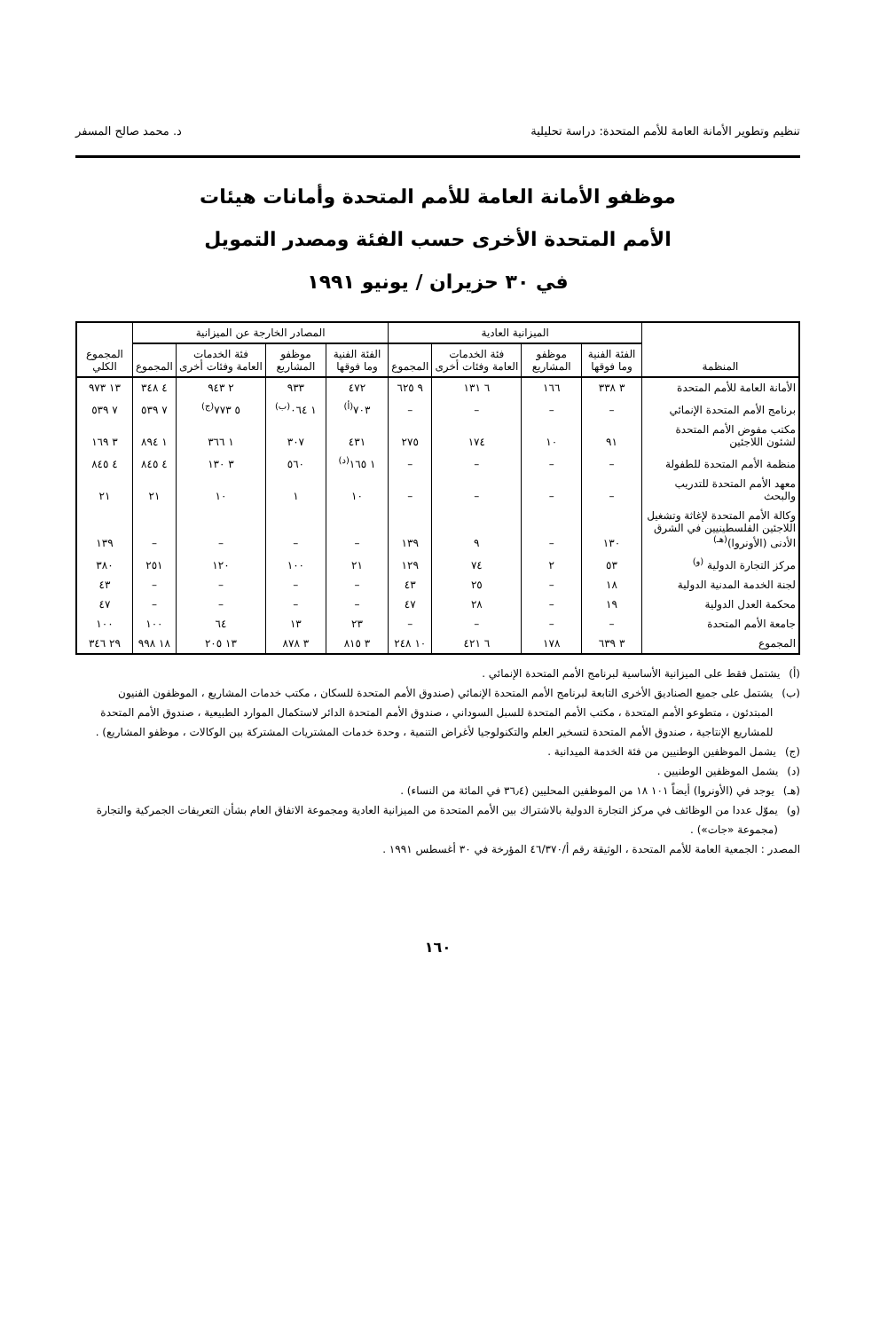تنظيم وتطوير الأمانة العامة للأمم المتحدة: دراسة تحليلية د. محمد صالح المسفر
موظفو الأمانة العامة للأمم المتحدة وأمانات هيئات
الأمم المتحدة الأخرى حسب الفئة ومصدر التمويل
في ٣٠ حزيران / يونيو ١٩٩١
| المنظمة | الميزانية العادية | | | | المصادر الخارجة عن الميزانية | | | | المجموع الكلي |
| --- | --- | --- | --- | --- | --- | --- | --- | --- | --- |
| | الفئة الفنية وما فوقها | موظفو المشاريع | فئة الخدمات العامة وفئات أخرى | المجموع | الفئة الفنية وما فوقها | موظفو المشاريع | فئة الخدمات العامة وفئات أخرى | المجموع | |
| الأمانة العامة للأمم المتحدة | ٣ ٣٣٨ | ١٦٦ | ٦ ١٣١ | ٩ ٦٢٥ | ٤٧٢ | ٩٣٣ | ٢ ٩٤٣ | ٤ ٣٤٨ | ١٣ ٩٧٣ |
| برنامج الأمم المتحدة الإنمائي | – | – | – | – | ٧٠٣<sup>(أ)</sup> | ١ ٠٦٤<sup>(ب)</sup> | ٥ ٧٧٣<sup>(ج)</sup> | ٧ ٥٣٩ | ٧ ٥٣٩ |
| مكتب مفوض الأمم المتحدة لشئون اللاجئين | ٩١ | ١٠ | ١٧٤ | ٢٧٥ | ٤٣١ | ٣٠٧ | ١ ٣٦٦ | ١ ٨٩٤ | ٣ ١٦٩ |
| منظمة الأمم المتحدة للطفولة | – | – | – | – | ١ ١٦٥<sup>(د)</sup> | ٥٦٠ | ٣ ١٣٠ | ٤ ٨٤٥ | ٤ ٨٤٥ |
| معهد الأمم المتحدة للتدريب والبحث | – | – | – | – | ١٠ | ١ | ١٠ | ٢١ | ٢١ |
| وكالة الأمم المتحدة لإغاثة وتشغيل اللاجئين الفلسطينيين في الشرق الأدنى (الأونروا)<sup>(هـ)</sup> | ١٣٠ | – | ٩ | ١٣٩ | – | – | – | – | ١٣٩ |
| مركز التجارة الدولية <sup>(و)</sup> | ٥٣ | ٢ | ٧٤ | ١٢٩ | ٢١ | ١٠٠ | ١٢٠ | ٢٥١ | ٣٨٠ |
| لجنة الخدمة المدنية الدولية | ١٨ | – | ٢٥ | ٤٣ | – | – | – | – | ٤٣ |
| محكمة العدل الدولية | ١٩ | – | ٢٨ | ٤٧ | – | – | – | – | ٤٧ |
| جامعة الأمم المتحدة | – | – | – | – | ٢٣ | ١٣ | ٦٤ | ١٠٠ | ١٠٠ |
| المجموع | ٣ ٦٣٩ | ١٧٨ | ٦ ٤٢١ | ١٠ ٢٤٨ | ٣ ٨١٥ | ٣ ٨٧٨ | ١٣ ٢٠٥ | ١٨ ٩٩٨ | ٢٩ ٣٤٦ |
(أ) يشتمل فقط على الميزانية الأساسية لبرنامج الأمم المتحدة الإنمائي .
(ب) يشتمل على جميع الصناديق الأخرى التابعة لبرنامج الأمم المتحدة الإنمائي (صندوق الأمم المتحدة للسكان ، مكتب خدمات المشاريع ، الموظفون الفنيون المبتدئون ، متطوعو الأمم المتحدة ، مكتب الأمم المتحدة للسبل السوداني ، صندوق الأمم المتحدة الدائر لاستكمال الموارد الطبيعية ، صندوق الأمم المتحدة للمشاريع الإنتاجية ، صندوق الأمم المتحدة لتسخير العلم والتكنولوجيا لأغراض التنمية ، وحدة خدمات المشتريات المشتركة بين الوكالات ، موظفو المشاريع) .
(ج) يشمل الموظفين الوطنيين من فئة الخدمة الميدانية .
(د) يشمل الموظفين الوطنيين .
(هـ) يوجد في (الأونروا) أيضاً ١٠١ ١٨ من الموظفين المحليين (٣٦٫٤ في المائة من النساء) .
(و) يموّل عددا من الوظائف في مركز التجارة الدولية بالاشتراك بين الأمم المتحدة من الميزانية العادية ومجموعة الاتفاق العام بشأن التعريفات الجمركية والتجارة (مجموعة «جات») .
المصدر : الجمعية العامة للأمم المتحدة ، الوثيقة رقم أ/٤٦/٣٧٠ المؤرخة في ٣٠ أغسطس ١٩٩١ .
١٦٠